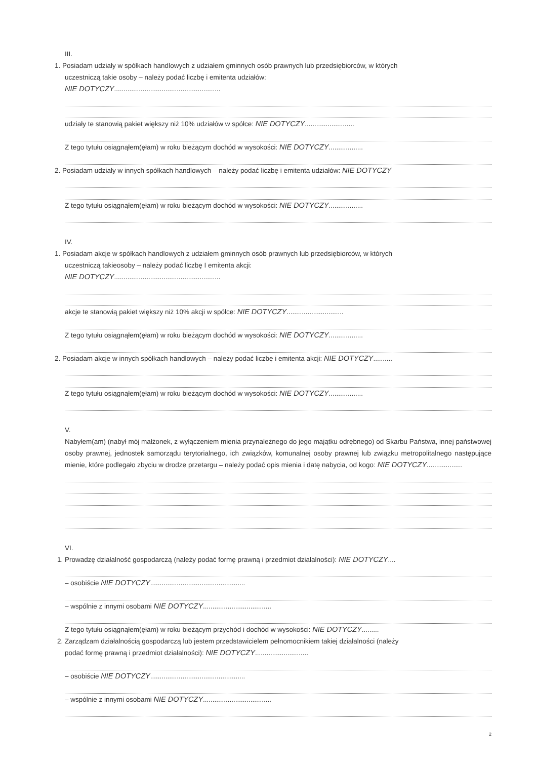III.
1. Posiadam udziały w spółkach handlowych z udziałem gminnych osób prawnych lub przedsiębiorców, w których
uczestniczą takie osoby – należy podać liczbę i emitenta udziałów:
NIE DOTYCZY........................................................
udziały te stanowią pakiet większy niż 10% udziałów w spółce: NIE DOTYCZY..........................
Z tego tytułu osiągnąłem(ęłam) w roku bieżącym dochód w wysokości: NIE DOTYCZY..................
2. Posiadam udziały w innych spółkach handlowych – należy podać liczbę i emitenta udziałów: NIE DOTYCZY
Z tego tytułu osiągnąłem(ęłam) w roku bieżącym dochód w wysokości: NIE DOTYCZY..................
IV.
1. Posiadam akcje w spółkach handlowych z udziałem gminnych osób prawnych lub przedsiębiorców, w których
uczestniczą takieosoby – należy podać liczbę I emitenta akcji:
NIE DOTYCZY........................................................
akcje te stanowią pakiet większy niż 10% akcji w spółce: NIE DOTYCZY..............................
Z tego tytułu osiągnąłem(ęłam) w roku bieżącym dochód w wysokości: NIE DOTYCZY..................
2. Posiadam akcje w innych spółkach handlowych – należy podać liczbę i emitenta akcji: NIE DOTYCZY..........
Z tego tytułu osiągnąłem(ęłam) w roku bieżącym dochód w wysokości: NIE DOTYCZY..................
V.
Nabyłem(am) (nabył mój małżonek, z wyłączeniem mienia przynależnego do jego majątku odrębnego) od Skarbu Państwa, innej państwowej osoby prawnej, jednostek samorządu terytorialnego, ich związków, komunalnej osoby prawnej lub związku metropolitalnego następujące mienie, które podlegało zbyciu w drodze przetargu – należy podać opis mienia i datę nabycia, od kogo: NIE DOTYCZY...................
VI.
1. Prowadzę działalność gospodarczą (należy podać formę prawną i przedmiot działalności): NIE DOTYCZY....
– osobiście NIE DOTYCZY..................................................
– wspólnie z innymi osobami NIE DOTYCZY....................................
Z tego tytułu osiągnąłem(ęłam) w roku bieżącym przychód i dochód w wysokości: NIE DOTYCZY.........
2. Zarządzam działalnością gospodarczą lub jestem przedstawicielem pełnomocnikiem takiej działalności (należy
podać formę prawną i przedmiot działalności): NIE DOTYCZY............................
– osobiście NIE DOTYCZY..................................................
– wspólnie z innymi osobami NIE DOTYCZY....................................
2